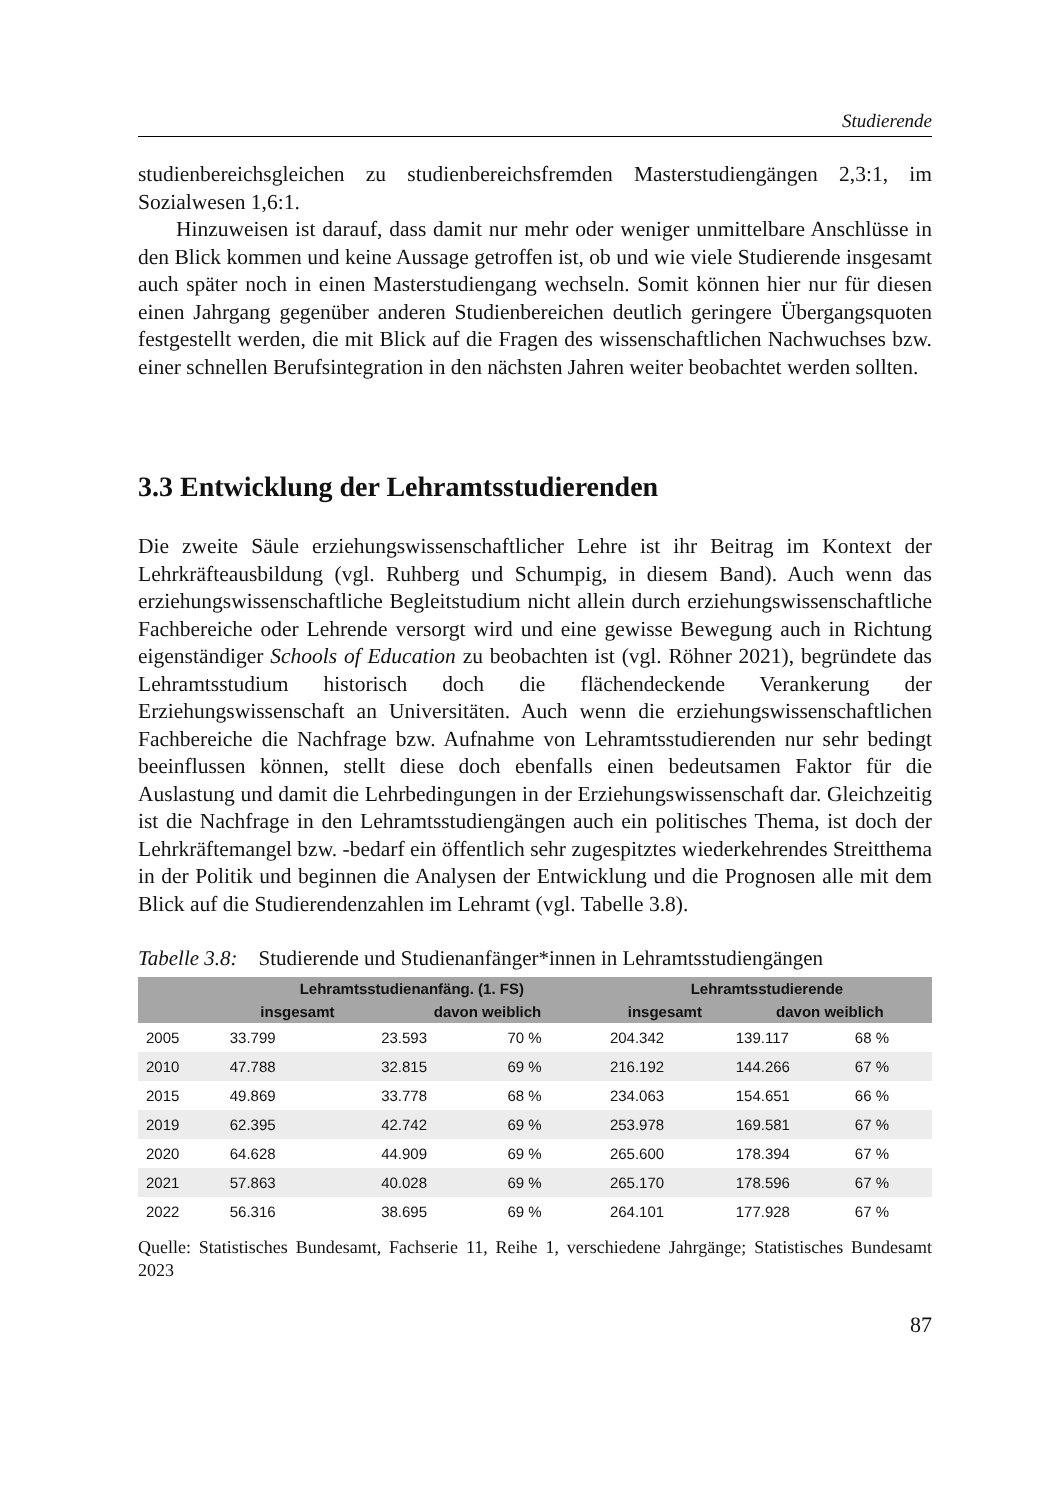Studierende
studienbereichsgleichen zu studienbereichsfremden Masterstudiengängen 2,3:1, im Sozialwesen 1,6:1.
Hinzuweisen ist darauf, dass damit nur mehr oder weniger unmittelbare Anschlüsse in den Blick kommen und keine Aussage getroffen ist, ob und wie viele Studierende insgesamt auch später noch in einen Masterstudiengang wechseln. Somit können hier nur für diesen einen Jahrgang gegenüber anderen Studienbereichen deutlich geringere Übergangsquoten festgestellt werden, die mit Blick auf die Fragen des wissenschaftlichen Nachwuchses bzw. einer schnellen Berufsintegration in den nächsten Jahren weiter beobachtet werden sollten.
3.3 Entwicklung der Lehramtsstudierenden
Die zweite Säule erziehungswissenschaftlicher Lehre ist ihr Beitrag im Kontext der Lehrkräfteausbildung (vgl. Ruhberg und Schumpig, in diesem Band). Auch wenn das erziehungswissenschaftliche Begleitstudium nicht allein durch erziehungswissenschaftliche Fachbereiche oder Lehrende versorgt wird und eine gewisse Bewegung auch in Richtung eigenständiger Schools of Education zu beobachten ist (vgl. Röhner 2021), begründete das Lehramtsstudium historisch doch die flächendeckende Verankerung der Erziehungswissenschaft an Universitäten. Auch wenn die erziehungswissenschaftlichen Fachbereiche die Nachfrage bzw. Aufnahme von Lehramtsstudierenden nur sehr bedingt beeinflussen können, stellt diese doch ebenfalls einen bedeutsamen Faktor für die Auslastung und damit die Lehrbedingungen in der Erziehungswissenschaft dar. Gleichzeitig ist die Nachfrage in den Lehramtsstudiengängen auch ein politisches Thema, ist doch der Lehrkräftemangel bzw. -bedarf ein öffentlich sehr zugespitztes wiederkehrendes Streitthema in der Politik und beginnen die Analysen der Entwicklung und die Prognosen alle mit dem Blick auf die Studierendenzahlen im Lehramt (vgl. Tabelle 3.8).
Tabelle 3.8: Studierende und Studienanfänger*innen in Lehramtsstudiengängen
| | Lehramtsstudienanfäng. (1. FS) | | | Lehramtsstudierende | | |
| --- | --- | --- | --- | --- | --- | --- |
| | insgesamt | davon weiblich | | insgesamt | davon weiblich | |
| 2005 | 33.799 | 23.593 | 70 % | 204.342 | 139.117 | 68 % |
| 2010 | 47.788 | 32.815 | 69 % | 216.192 | 144.266 | 67 % |
| 2015 | 49.869 | 33.778 | 68 % | 234.063 | 154.651 | 66 % |
| 2019 | 62.395 | 42.742 | 69 % | 253.978 | 169.581 | 67 % |
| 2020 | 64.628 | 44.909 | 69 % | 265.600 | 178.394 | 67 % |
| 2021 | 57.863 | 40.028 | 69 % | 265.170 | 178.596 | 67 % |
| 2022 | 56.316 | 38.695 | 69 % | 264.101 | 177.928 | 67 % |
Quelle: Statistisches Bundesamt, Fachserie 11, Reihe 1, verschiedene Jahrgänge; Statistisches Bundesamt 2023
87